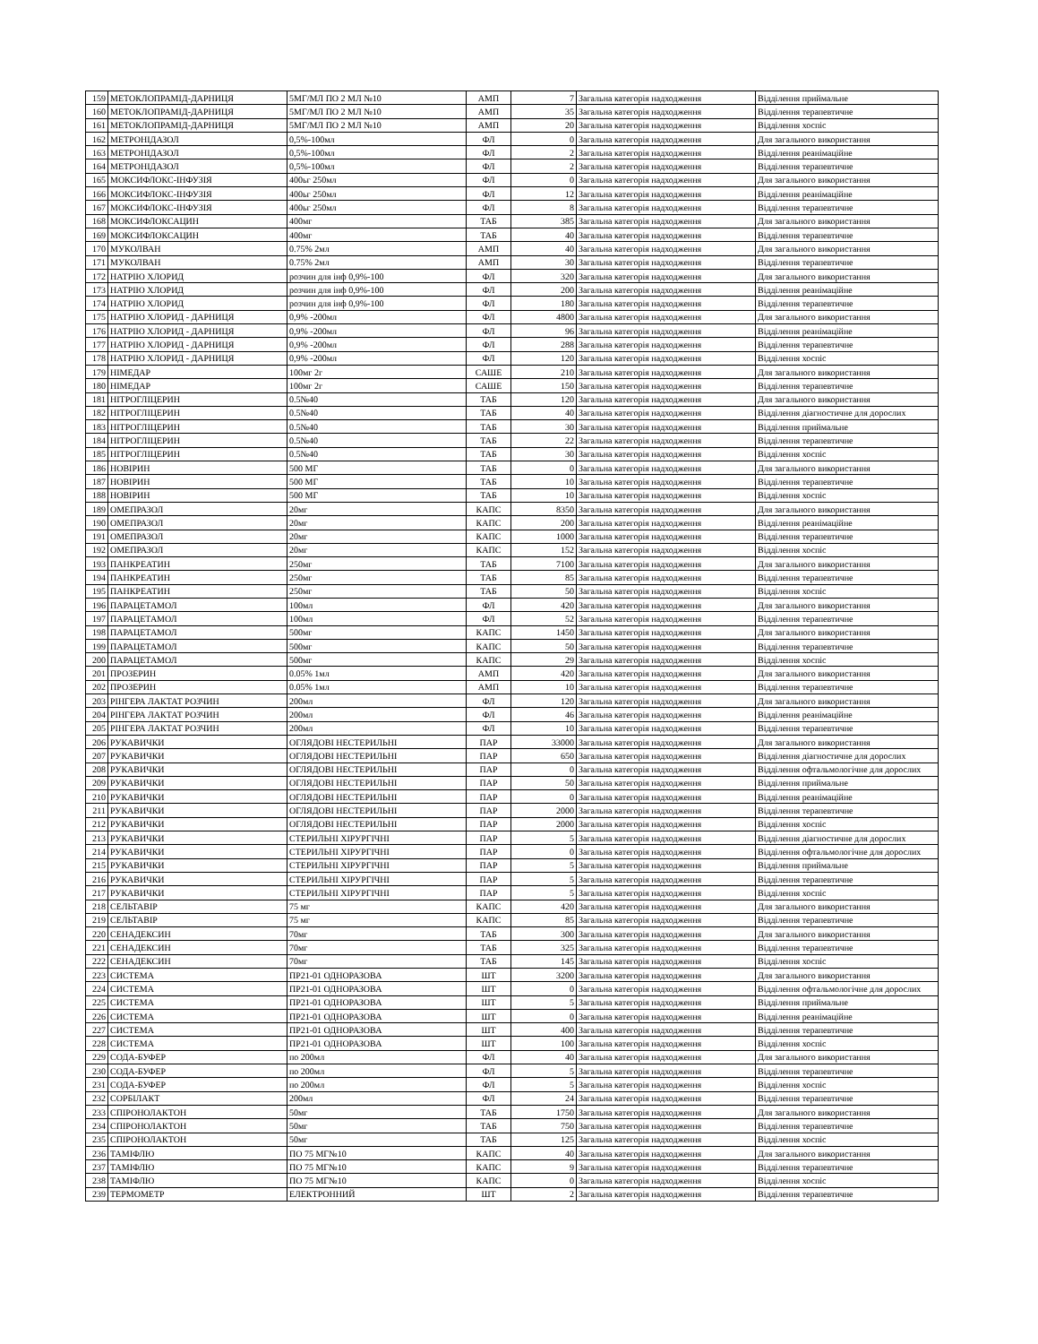| 159 | МЕТОКЛОПРАМІД-ДАРНИЦЯ | 5МГ/МЛ ПО 2 МЛ №10 | АМП | 7 | Загальна категорія надходження | Відділення приймальне |
| 160 | МЕТОКЛОПРАМІД-ДАРНИЦЯ | 5МГ/МЛ ПО 2 МЛ №10 | АМП | 35 | Загальна категорія надходження | Відділення терапевтичне |
| 161 | МЕТОКЛОПРАМІД-ДАРНИЦЯ | 5МГ/МЛ ПО 2 МЛ №10 | АМП | 20 | Загальна категорія надходження | Відділення хоспіс |
| 162 | МЕТРОНІДАЗОЛ | 0,5%-100мл | ФЛ | 0 | Загальна категорія надходження | Для загального використання |
| 163 | МЕТРОНІДАЗОЛ | 0,5%-100мл | ФЛ | 2 | Загальна категорія надходження | Відділення реанімаційне |
| 164 | МЕТРОНІДАЗОЛ | 0,5%-100мл | ФЛ | 2 | Загальна категорія надходження | Відділення терапевтичне |
| 165 | МОКСИФЛОКС-ІНФУЗІЯ | 400ьг 250мл | ФЛ | 0 | Загальна категорія надходження | Для загального використання |
| 166 | МОКСИФЛОКС-ІНФУЗІЯ | 400ьг 250мл | ФЛ | 12 | Загальна категорія надходження | Відділення реанімаційне |
| 167 | МОКСИФЛОКС-ІНФУЗІЯ | 400ьг 250мл | ФЛ | 8 | Загальна категорія надходження | Відділення терапевтичне |
| 168 | МОКСИФЛОКСАЦИН | 400мг | ТАБ | 385 | Загальна категорія надходження | Для загального використання |
| 169 | МОКСИФЛОКСАЦИН | 400мг | ТАБ | 40 | Загальна категорія надходження | Відділення терапевтичне |
| 170 | МУКОЛВАН | 0.75% 2мл | АМП | 40 | Загальна категорія надходження | Для загального використання |
| 171 | МУКОЛВАН | 0.75% 2мл | АМП | 30 | Загальна категорія надходження | Відділення терапевтичне |
| 172 | НАТРІЮ ХЛОРИД | розчин для інф 0,9%-100 | ФЛ | 320 | Загальна категорія надходження | Для загального використання |
| 173 | НАТРІЮ ХЛОРИД | розчин для інф 0,9%-100 | ФЛ | 200 | Загальна категорія надходження | Відділення реанімаційне |
| 174 | НАТРІЮ ХЛОРИД | розчин для інф 0,9%-100 | ФЛ | 180 | Загальна категорія надходження | Відділення терапевтичне |
| 175 | НАТРІЮ ХЛОРИД - ДАРНИЦЯ | 0,9% -200мл | ФЛ | 4800 | Загальна категорія надходження | Для загального використання |
| 176 | НАТРІЮ ХЛОРИД - ДАРНИЦЯ | 0,9% -200мл | ФЛ | 96 | Загальна категорія надходження | Відділення реанімаційне |
| 177 | НАТРІЮ ХЛОРИД - ДАРНИЦЯ | 0,9% -200мл | ФЛ | 288 | Загальна категорія надходження | Відділення терапевтичне |
| 178 | НАТРІЮ ХЛОРИД - ДАРНИЦЯ | 0,9% -200мл | ФЛ | 120 | Загальна категорія надходження | Відділення хоспіс |
| 179 | НІМЕДАР | 100мг 2г | САШЕ | 210 | Загальна категорія надходження | Для загального використання |
| 180 | НІМЕДАР | 100мг 2г | САШЕ | 150 | Загальна категорія надходження | Відділення терапевтичне |
| 181 | НІТРОГЛІЦЕРИН | 0.5№40 | ТАБ | 120 | Загальна категорія надходження | Для загального використання |
| 182 | НІТРОГЛІЦЕРИН | 0.5№40 | ТАБ | 40 | Загальна категорія надходження | Відділення діагностичне для дорослих |
| 183 | НІТРОГЛІЦЕРИН | 0.5№40 | ТАБ | 30 | Загальна категорія надходження | Відділення приймальне |
| 184 | НІТРОГЛІЦЕРИН | 0.5№40 | ТАБ | 22 | Загальна категорія надходження | Відділення терапевтичне |
| 185 | НІТРОГЛІЦЕРИН | 0.5№40 | ТАБ | 30 | Загальна категорія надходження | Відділення хоспіс |
| 186 | НОВІРИН | 500 МГ | ТАБ | 0 | Загальна категорія надходження | Для загального використання |
| 187 | НОВІРИН | 500 МГ | ТАБ | 10 | Загальна категорія надходження | Відділення терапевтичне |
| 188 | НОВІРИН | 500 МГ | ТАБ | 10 | Загальна категорія надходження | Відділення хоспіс |
| 189 | ОМЕПРАЗОЛ | 20мг | КАПС | 8350 | Загальна категорія надходження | Для загального використання |
| 190 | ОМЕПРАЗОЛ | 20мг | КАПС | 200 | Загальна категорія надходження | Відділення реанімаційне |
| 191 | ОМЕПРАЗОЛ | 20мг | КАПС | 1000 | Загальна категорія надходження | Відділення терапевтичне |
| 192 | ОМЕПРАЗОЛ | 20мг | КАПС | 152 | Загальна категорія надходження | Відділення хоспіс |
| 193 | ПАНКРЕАТИН | 250мг | ТАБ | 7100 | Загальна категорія надходження | Для загального використання |
| 194 | ПАНКРЕАТИН | 250мг | ТАБ | 85 | Загальна категорія надходження | Відділення терапевтичне |
| 195 | ПАНКРЕАТИН | 250мг | ТАБ | 50 | Загальна категорія надходження | Відділення хоспіс |
| 196 | ПАРАЦЕТАМОЛ | 100мл | ФЛ | 420 | Загальна категорія надходження | Для загального використання |
| 197 | ПАРАЦЕТАМОЛ | 100мл | ФЛ | 52 | Загальна категорія надходження | Відділення терапевтичне |
| 198 | ПАРАЦЕТАМОЛ | 500мг | КАПС | 1450 | Загальна категорія надходження | Для загального використання |
| 199 | ПАРАЦЕТАМОЛ | 500мг | КАПС | 50 | Загальна категорія надходження | Відділення терапевтичне |
| 200 | ПАРАЦЕТАМОЛ | 500мг | КАПС | 29 | Загальна категорія надходження | Відділення хоспіс |
| 201 | ПРОЗЕРИН | 0.05% 1мл | АМП | 420 | Загальна категорія надходження | Для загального використання |
| 202 | ПРОЗЕРИН | 0.05% 1мл | АМП | 10 | Загальна категорія надходження | Відділення терапевтичне |
| 203 | РІНГЕРА ЛАКТАТ РОЗЧИН | 200мл | ФЛ | 120 | Загальна категорія надходження | Для загального використання |
| 204 | РІНГЕРА ЛАКТАТ РОЗЧИН | 200мл | ФЛ | 46 | Загальна категорія надходження | Відділення реанімаційне |
| 205 | РІНГЕРА ЛАКТАТ РОЗЧИН | 200мл | ФЛ | 10 | Загальна категорія надходження | Відділення терапевтичне |
| 206 | РУКАВИЧКИ | ОГЛЯДОВІ НЕСТЕРИЛЬНІ | ПАР | 33000 | Загальна категорія надходження | Для загального використання |
| 207 | РУКАВИЧКИ | ОГЛЯДОВІ НЕСТЕРИЛЬНІ | ПАР | 650 | Загальна категорія надходження | Відділення діагностичне для дорослих |
| 208 | РУКАВИЧКИ | ОГЛЯДОВІ НЕСТЕРИЛЬНІ | ПАР | 0 | Загальна категорія надходження | Відділення офтальмологічне для дорослих |
| 209 | РУКАВИЧКИ | ОГЛЯДОВІ НЕСТЕРИЛЬНІ | ПАР | 50 | Загальна категорія надходження | Відділення приймальне |
| 210 | РУКАВИЧКИ | ОГЛЯДОВІ НЕСТЕРИЛЬНІ | ПАР | 0 | Загальна категорія надходження | Відділення реанімаційне |
| 211 | РУКАВИЧКИ | ОГЛЯДОВІ НЕСТЕРИЛЬНІ | ПАР | 2000 | Загальна категорія надходження | Відділення терапевтичне |
| 212 | РУКАВИЧКИ | ОГЛЯДОВІ НЕСТЕРИЛЬНІ | ПАР | 2000 | Загальна категорія надходження | Відділення хоспіс |
| 213 | РУКАВИЧКИ | СТЕРИЛЬНІ ХІРУРГІЧНІ | ПАР | 5 | Загальна категорія надходження | Відділення діагностичне для дорослих |
| 214 | РУКАВИЧКИ | СТЕРИЛЬНІ ХІРУРГІЧНІ | ПАР | 0 | Загальна категорія надходження | Відділення офтальмологічне для дорослих |
| 215 | РУКАВИЧКИ | СТЕРИЛЬНІ ХІРУРГІЧНІ | ПАР | 5 | Загальна категорія надходження | Відділення приймальне |
| 216 | РУКАВИЧКИ | СТЕРИЛЬНІ ХІРУРГІЧНІ | ПАР | 5 | Загальна категорія надходження | Відділення терапевтичне |
| 217 | РУКАВИЧКИ | СТЕРИЛЬНІ ХІРУРГІЧНІ | ПАР | 5 | Загальна категорія надходження | Відділення хоспіс |
| 218 | СЕЛЬТАВІР | 75 мг | КАПС | 420 | Загальна категорія надходження | Для загального використання |
| 219 | СЕЛЬТАВІР | 75 мг | КАПС | 85 | Загальна категорія надходження | Відділення терапевтичне |
| 220 | СЕНАДЕКСИН | 70мг | ТАБ | 300 | Загальна категорія надходження | Для загального використання |
| 221 | СЕНАДЕКСИН | 70мг | ТАБ | 325 | Загальна категорія надходження | Відділення терапевтичне |
| 222 | СЕНАДЕКСИН | 70мг | ТАБ | 145 | Загальна категорія надходження | Відділення хоспіс |
| 223 | СИСТЕМА | ПР21-01 ОДНОРАЗОВА | ШТ | 3200 | Загальна категорія надходження | Для загального використання |
| 224 | СИСТЕМА | ПР21-01 ОДНОРАЗОВА | ШТ | 0 | Загальна категорія надходження | Відділення офтальмологічне для дорослих |
| 225 | СИСТЕМА | ПР21-01 ОДНОРАЗОВА | ШТ | 5 | Загальна категорія надходження | Відділення приймальне |
| 226 | СИСТЕМА | ПР21-01 ОДНОРАЗОВА | ШТ | 0 | Загальна категорія надходження | Відділення реанімаційне |
| 227 | СИСТЕМА | ПР21-01 ОДНОРАЗОВА | ШТ | 400 | Загальна категорія надходження | Відділення терапевтичне |
| 228 | СИСТЕМА | ПР21-01 ОДНОРАЗОВА | ШТ | 100 | Загальна категорія надходження | Відділення хоспіс |
| 229 | СОДА-БУФЕР | по 200мл | ФЛ | 40 | Загальна категорія надходження | Для загального використання |
| 230 | СОДА-БУФЕР | по 200мл | ФЛ | 5 | Загальна категорія надходження | Відділення терапевтичне |
| 231 | СОДА-БУФЕР | по 200мл | ФЛ | 5 | Загальна категорія надходження | Відділення хоспіс |
| 232 | СОРБІЛАКТ | 200мл | ФЛ | 24 | Загальна категорія надходження | Відділення терапевтичне |
| 233 | СПІРОНОЛАКТОН | 50мг | ТАБ | 1750 | Загальна категорія надходження | Для загального використання |
| 234 | СПІРОНОЛАКТОН | 50мг | ТАБ | 750 | Загальна категорія надходження | Відділення терапевтичне |
| 235 | СПІРОНОЛАКТОН | 50мг | ТАБ | 125 | Загальна категорія надходження | Відділення хоспіс |
| 236 | ТАМІФЛЮ | ПО 75 МГ№10 | КАПС | 40 | Загальна категорія надходження | Для загального використання |
| 237 | ТАМІФЛЮ | ПО 75 МГ№10 | КАПС | 9 | Загальна категорія надходження | Відділення терапевтичне |
| 238 | ТАМІФЛЮ | ПО 75 МГ№10 | КАПС | 0 | Загальна категорія надходження | Відділення хоспіс |
| 239 | ТЕРМОМЕТР | ЕЛЕКТРОННИЙ | ШТ | 2 | Загальна категорія надходження | Відділення терапевтичне |